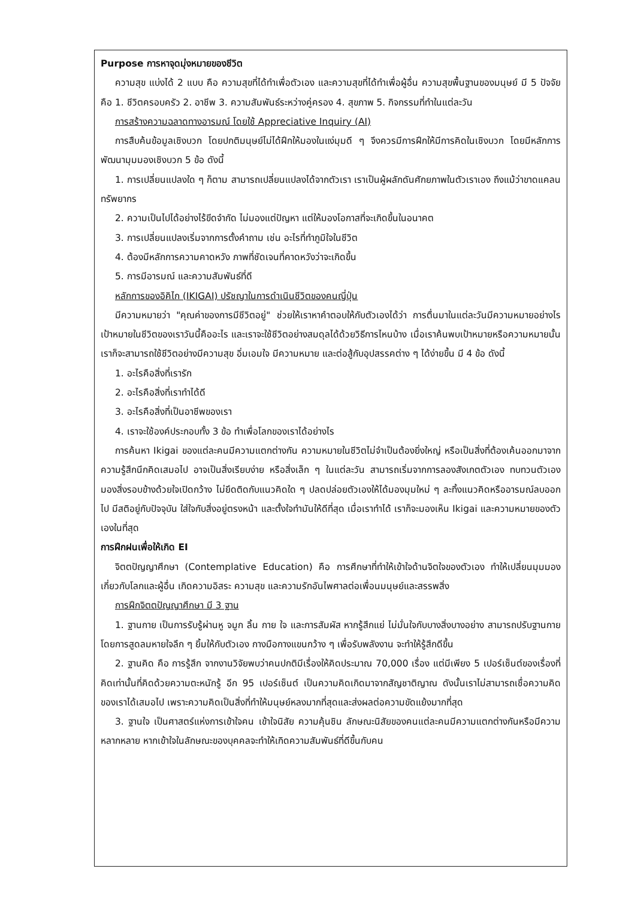Purpose การหาจุดมุ่งหมายของชีวิต
ความสุข แบ่งได้ 2 แบบ คือ ความสุขที่ได้ทำเพื่อตัวเอง และความสุขที่ได้ทำเพื่อผู้อื่น ความสุขพื้นฐานของมนุษย์ มี 5 ปัจจัย คือ 1. ชีวิตครอบครัว 2. อาชีพ 3. ความสัมพันธ์ระหว่างคู่ครอง 4. สุขภาพ 5. กิจกรรมที่ทำในแต่ละวัน
การสร้างความฉลาดทางอารมณ์ โดยใช้ Appreciative Inquiry (AI)
การสืบค้นข้อมูลเชิงบวก โดยปกติมนุษย์ไม่ได้ฝึกให้มองในแง่มุมดี ๆ จึงควรมีการฝึกให้มีการคิดในเชิงบวก โดยมีหลักการพัฒนามุมมองเชิงบวก 5 ข้อ ดังนี้
1. การเปลี่ยนแปลงใด ๆ ก็ตาม สามารถเปลี่ยนแปลงได้จากตัวเรา เราเป็นผู้ผลักดันศักยภาพในตัวเราเอง ถึงแม้ว่าขาดแคลนทรัพยากร
2. ความเป็นไปได้อย่างไร้ขีดจำกัด ไม่มองแต่ปัญหา แต่ให้มองโอกาสที่จะเกิดขึ้นในอนาคต
3. การเปลี่ยนแปลงเริ่มจากการตั้งคำถาม เช่น อะไรที่ทำภูมิใจในชีวิต
4. ต้องมีหลักการความคาดหวัง ภาพที่ชัดเจนที่คาดหวังว่าจะเกิดขึ้น
5. การมีอารมณ์ และความสัมพันธ์ที่ดี
หลักการของอิคิไก (IKIGAI) ปรัชญาในการดำเนินชีวิตของคนญี่ปุ่น
มีความหมายว่า "คุณค่าของการมีชีวิตอยู่" ช่วยให้เราหาคำตอบให้กับตัวเองได้ว่า การตื่นมาในแต่ละวันมีความหมายอย่างไร เป้าหมายในชีวิตของเราวันนี้คืออะไร และเราจะใช้ชีวิตอย่างสมดุลได้ด้วยวิธีการไหนบ้าง เมื่อเราค้นพบเป้าหมายหรือความหมายนั้น เราก็จะสามารถใช้ชีวิตอย่างมีความสุข อิ่มเอมใจ มีความหมาย และต่อสู้กับอุปสรรคต่าง ๆ ได้ง่ายขึ้น มี 4 ข้อ ดังนี้
1. อะไรคือสิ่งที่เรารัก
2. อะไรคือสิ่งที่เราทำได้ดี
3. อะไรคือสิ่งที่เป็นอาชีพของเรา
4. เราจะใช้องค์ประกอบทั้ง 3 ข้อ ทำเพื่อโลกของเราได้อย่างไร
การค้นหา Ikigai ของแต่ละคนมีความแตกต่างกัน ความหมายในชีวิตไม่จำเป็นต้องยิ่งใหญ่ หรือเป็นสิ่งที่ต้องเค้นออกมาจากความรู้สึกนึกคิดเสมอไป อาจเป็นสิ่งเรียบง่าย หรือสิ่งเล็ก ๆ ในแต่ละวัน สามารถเริ่มจากการลองสังเกตตัวเอง ทบทวนตัวเอง มองสิ่งรอบข้างด้วยใจเปิดกว้าง ไม่ยึดติดกับแนวคิดใด ๆ ปลดปล่อยตัวเองให้ได้มองมุมใหม่ ๆ ละทิ้งแนวคิดหรืออารมณ์ลบออกไป มีสติอยู่กับปัจจุบัน ใส่ใจกับสิ่งอยู่ตรงหน้า และตั้งใจทำมันให้ดีที่สุด เมื่อเราทำได้ เราก็จะมองเห็น Ikigai และความหมายของตัวเองในที่สุด
การฝึกฝนเพื่อให้เกิด EI
จิตตปัญญาศึกษา (Contemplative Education) คือ การศึกษาที่ทำให้เข้าใจด้านจิตใจของตัวเอง ทำให้เปลี่ยนมุมมองเกี่ยวกับโลกและผู้อื่น เกิดความอิสระ ความสุข และความรักอันไพศาลต่อเพื่อนมนุษย์และสรรพสิ่ง
การฝึกจิตตปัญญาศึกษา มี 3 ฐาน
1. ฐานกาย เป็นการรับรู้ผ่านหู จมูก ลิ้น กาย ใจ และการสัมผัส หากรู้สึกแย่ ไม่มั่นใจกับบางสิ่งบางอย่าง สามารถปรับฐานกายโดยการสูดลมหายใจลึก ๆ ยิ้มให้กับตัวเอง กางมือกางแขนกว้าง ๆ เพื่อรับพลังงาน จะทำให้รู้สึกดีขึ้น
2. ฐานคิด คือ การรู้สึก จากงานวิจัยพบว่าคนปกติมีเรื่องให้คิดประมาณ 70,000 เรื่อง แต่มีเพียง 5 เปอร์เซ็นต์ของเรื่องที่คิดเท่านั้นที่คิดด้วยความตะหนักรู้ อีก 95 เปอร์เซ็นต์ เป็นความคิดเกิดมาจากสัญชาติญาณ ดังนั้นเราไม่สามารถเชื่อความคิดของเราได้เสมอไป เพราะความคิดเป็นสิ่งที่ทำให้มนุษย์หลงมากที่สุดและส่งผลต่อความขัดแย้งมากที่สุด
3. ฐานใจ เป็นศาสตร์แห่งการเข้าใจคน เข้าใจนิสัย ความคุ้นชิน ลักษณะนิสัยของคนแต่ละคนมีความแตกต่างกันหรือมีความหลากหลาย หากเข้าใจในลักษณะของบุคคลจะทำให้เกิดความสัมพันธ์ที่ดีขึ้นกับคน